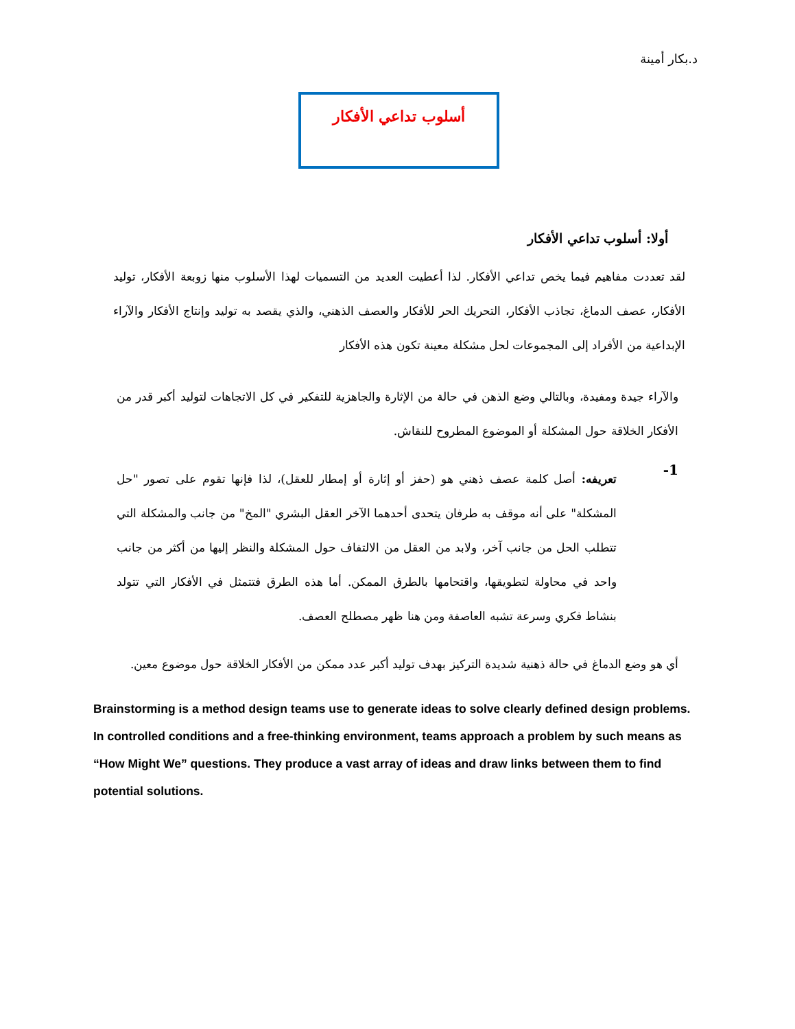د.بكار أمينة
أسلوب تداعي الأفكار
أولا: أسلوب تداعي الأفكار
لقد تعددت مفاهيم فيما يخص تداعي الأفكار. لذا أعطيت العديد من التسميات لهذا الأسلوب منها زوبعة الأفكار، توليد الأفكار، عصف الدماغ، تجاذب الأفكار، التحريك الحر للأفكار والعصف الذهني، والذي يقصد به توليد وإنتاج الأفكار والآراء الإبداعية من الأفراد إلى المجموعات لحل مشكلة معينة تكون هذه الأفكار
والآراء جيدة ومفيدة، وبالتالي وضع الذهن في حالة من الإثارة والجاهزية للتفكير في كل الاتجاهات لتوليد أكبر قدر من الأفكار الخلاقة حول المشكلة أو الموضوع المطروح للنقاش.
1-
تعريفه: أصل كلمة عصف ذهني هو (حفز أو إثارة أو إمطار للعقل)، لذا فإنها تقوم على تصور "حل المشكلة" على أنه موقف به طرفان يتحدى أحدهما الآخر العقل البشري "المخ" من جانب والمشكلة التي تتطلب الحل من جانب آخر، ولابد من العقل من الالتفاف حول المشكلة والنظر إليها من أكثر من جانب واحد في محاولة لتطويقها، واقتحامها بالطرق الممكن. أما هذه الطرق فتتمثل في الأفكار التي تتولد بنشاط فكري وسرعة تشبه العاصفة ومن هنا ظهر مصطلح العصف.
أي هو وضع الدماغ في حالة ذهنية شديدة التركيز بهدف توليد أكبر عدد ممكن من الأفكار الخلاقة حول موضوع معين.
Brainstorming is a method design teams use to generate ideas to solve clearly defined design problems. In controlled conditions and a free-thinking environment, teams approach a problem by such means as “How Might We” questions. They produce a vast array of ideas and draw links between them to find potential solutions.